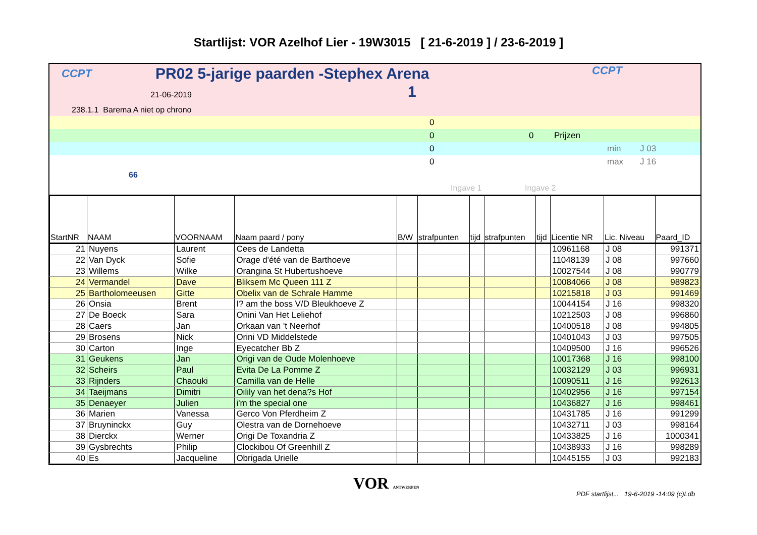Startlijst: VOR Azelhof Lier - 19W3015 [ 21-6-2019 ] / 23-6-2019 ]
CCPT
PR02 5-jarige paarden -Stephex Arena
CCPT
21-06-2019 1
238.1.1 Barema A niet op chrono
0
0 0 Prijzen
0 min J 03
0 max J 16
66
Ingave 1 Ingave 2
| StartNR | NAAM | VOORNAAM | Naam paard / pony | B/W | strafpunten | tijd | strafpunten | tijd | Licentie NR | Lic. Niveau | Paard_ID |
| --- | --- | --- | --- | --- | --- | --- | --- | --- | --- | --- | --- |
| 21 | Nuyens | Laurent | Cees de Landetta | | | | | | 10961168 | J 08 | 991371 |
| 22 | Van Dyck | Sofie | Orage d'été van de Barthoeve | | | | | | 11048139 | J 08 | 997660 |
| 23 | Willems | Wilke | Orangina St Hubertushoeve | | | | | | 10027544 | J 08 | 990779 |
| 24 | Vermandel | Dave | Bliksem Mc Queen 111 Z | | | | | | 10084066 | J 08 | 989823 |
| 25 | Bartholomeeusen | Gitte | Obelix van de Schrale Hamme | | | | | | 10215818 | J 03 | 991469 |
| 26 | Onsia | Brent | I? am the boss V/D Bleukhoeve Z | | | | | | 10044154 | J 16 | 998320 |
| 27 | De Boeck | Sara | Onini Van Het Leliehof | | | | | | 10212503 | J 08 | 996860 |
| 28 | Caers | Jan | Orkaan van 't Neerhof | | | | | | 10400518 | J 08 | 994805 |
| 29 | Brosens | Nick | Orini VD Middelstede | | | | | | 10401043 | J 03 | 997505 |
| 30 | Carton | Inge | Eyecatcher Bb Z | | | | | | 10409500 | J 16 | 996526 |
| 31 | Geukens | Jan | Origi van de Oude Molenhoeve | | | | | | 10017368 | J 16 | 998100 |
| 32 | Scheirs | Paul | Evita De La Pomme Z | | | | | | 10032129 | J 03 | 996931 |
| 33 | Rijnders | Chaouki | Camilla van de Helle | | | | | | 10090511 | J 16 | 992613 |
| 34 | Taeijmans | Dimitri | Oilily van het dena?s Hof | | | | | | 10402956 | J 16 | 997154 |
| 35 | Denaeyer | Julien | i'm the special one | | | | | | 10436827 | J 16 | 998461 |
| 36 | Marien | Vanessa | Gerco Von Pferdheim Z | | | | | | 10431785 | J 16 | 991299 |
| 37 | Bruyninckx | Guy | Olestra van de Dornehoeve | | | | | | 10432711 | J 03 | 998164 |
| 38 | Dierckx | Werner | Origi De Toxandria Z | | | | | | 10433825 | J 16 | 1000341 |
| 39 | Gysbrechts | Philip | Clockibou Of Greenhill Z | | | | | | 10438933 | J 16 | 998289 |
| 40 | Es | Jacqueline | Obrigada Urielle | | | | | | 10445155 | J 03 | 992183 |
VOR ANTWERPEN
PDF startlijst... 19-6-2019 -14:09 (c)Ldb